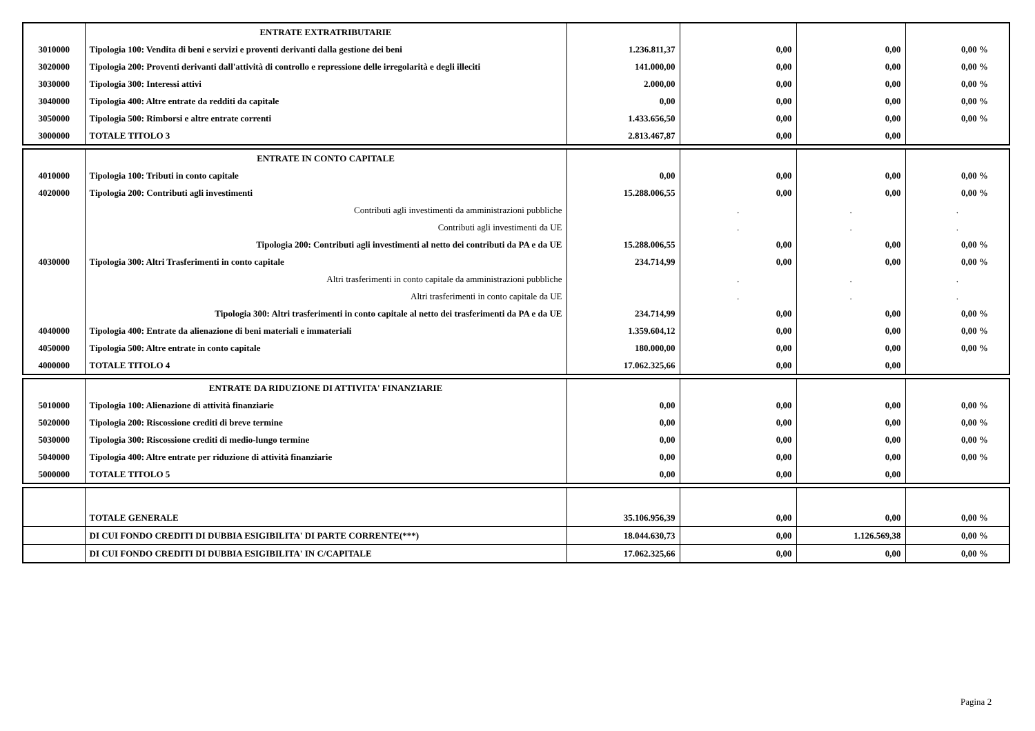| | ENTRATE EXTRATRIBUTARIE | | | | |
| 3010000 | Tipologia 100: Vendita di beni e servizi e proventi derivanti dalla gestione dei beni | 1.236.811,37 | 0,00 | 0,00 | 0,00 % |
| 3020000 | Tipologia 200: Proventi derivanti dall'attività di controllo e repressione delle irregolarità e degli illeciti | 141.000,00 | 0,00 | 0,00 | 0,00 % |
| 3030000 | Tipologia 300: Interessi attivi | 2.000,00 | 0,00 | 0,00 | 0,00 % |
| 3040000 | Tipologia 400: Altre entrate da redditi da capitale | 0,00 | 0,00 | 0,00 | 0,00 % |
| 3050000 | Tipologia 500: Rimborsi e altre entrate correnti | 1.433.656,50 | 0,00 | 0,00 | 0,00 % |
| 3000000 | TOTALE TITOLO 3 | 2.813.467,87 | 0,00 | 0,00 | |
| | ENTRATE IN CONTO CAPITALE | | | | |
| 4010000 | Tipologia 100: Tributi in conto capitale | 0,00 | 0,00 | 0,00 | 0,00 % |
| 4020000 | Tipologia 200: Contributi agli investimenti | 15.288.006,55 | 0,00 | 0,00 | 0,00 % |
| | Contributi agli investimenti da amministrazioni pubbliche | | . | . | . |
| | Contributi agli investimenti da UE | | . | . | . |
| | Tipologia 200: Contributi agli investimenti al netto dei contributi da PA e da UE | 15.288.006,55 | 0,00 | 0,00 | 0,00 % |
| 4030000 | Tipologia 300: Altri Trasferimenti in conto capitale | 234.714,99 | 0,00 | 0,00 | 0,00 % |
| | Altri trasferimenti in conto capitale da amministrazioni pubbliche | | . | . | . |
| | Altri trasferimenti in conto capitale da UE | | . | . | . |
| | Tipologia 300: Altri trasferimenti in conto capitale al netto dei trasferimenti da PA e da UE | 234.714,99 | 0,00 | 0,00 | 0,00 % |
| 4040000 | Tipologia 400: Entrate da alienazione di beni materiali e immateriali | 1.359.604,12 | 0,00 | 0,00 | 0,00 % |
| 4050000 | Tipologia 500: Altre entrate in conto capitale | 180.000,00 | 0,00 | 0,00 | 0,00 % |
| 4000000 | TOTALE TITOLO 4 | 17.062.325,66 | 0,00 | 0,00 | |
| | ENTRATE DA RIDUZIONE DI ATTIVITA' FINANZIARIE | | | | |
| 5010000 | Tipologia 100: Alienazione di attività finanziarie | 0,00 | 0,00 | 0,00 | 0,00 % |
| 5020000 | Tipologia 200: Riscossione crediti di breve termine | 0,00 | 0,00 | 0,00 | 0,00 % |
| 5030000 | Tipologia 300: Riscossione crediti di medio-lungo termine | 0,00 | 0,00 | 0,00 | 0,00 % |
| 5040000 | Tipologia 400: Altre entrate per riduzione di attività finanziarie | 0,00 | 0,00 | 0,00 | 0,00 % |
| 5000000 | TOTALE TITOLO 5 | 0,00 | 0,00 | 0,00 | |
| | TOTALE GENERALE | 35.106.956,39 | 0,00 | 0,00 | 0,00 % |
| | DI CUI FONDO CREDITI DI DUBBIA ESIGIBILITA' DI PARTE CORRENTE(***) | 18.044.630,73 | 0,00 | 1.126.569,38 | 0,00 % |
| | DI CUI FONDO CREDITI DI DUBBIA ESIGIBILITA' IN C/CAPITALE | 17.062.325,66 | 0,00 | 0,00 | 0,00 % |
Pagina 2